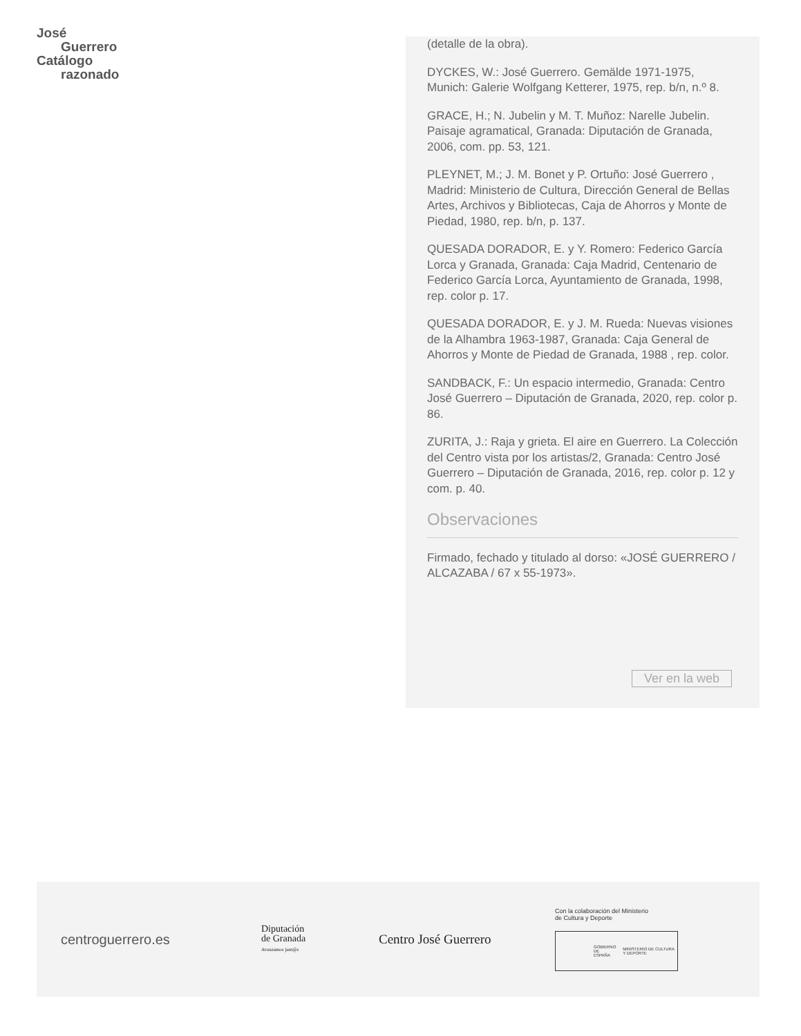José
Guerrero
Catálogo
razonado
(detalle de la obra).
DYCKES, W.: José Guerrero. Gemälde 1971-1975, Munich: Galerie Wolfgang Ketterer, 1975, rep. b/n, n.º 8.
GRACE, H.; N. Jubelin y M. T. Muñoz: Narelle Jubelin. Paisaje agramatical, Granada: Diputación de Granada, 2006, com. pp. 53, 121.
PLEYNET, M.; J. M. Bonet y P. Ortuño: José Guerrero , Madrid: Ministerio de Cultura, Dirección General de Bellas Artes, Archivos y Bibliotecas, Caja de Ahorros y Monte de Piedad, 1980, rep. b/n, p. 137.
QUESADA DORADOR, E. y Y. Romero: Federico García Lorca y Granada, Granada: Caja Madrid, Centenario de Federico García Lorca, Ayuntamiento de Granada, 1998, rep. color p. 17.
QUESADA DORADOR, E. y J. M. Rueda: Nuevas visiones de la Alhambra 1963-1987, Granada: Caja General de Ahorros y Monte de Piedad de Granada, 1988 , rep. color.
SANDBACK, F.: Un espacio intermedio, Granada: Centro José Guerrero – Diputación de Granada, 2020, rep. color p. 86.
ZURITA, J.: Raja y grieta. El aire en Guerrero. La Colección del Centro vista por los artistas/2, Granada: Centro José Guerrero – Diputación de Granada, 2016, rep. color p. 12 y com. p. 40.
Observaciones
Firmado, fechado y titulado al dorso: «JOSÉ GUERRERO / ALCAZABA / 67 x 55-1973».
Ver en la web
centroguerrero.es
Diputación
de Granada
Avanzamos junt@s
Centro José Guerrero
Con la colaboración del Ministerio
de Cultura y Deporte
GOBIERNO DE ESPAÑA MINISTERIO DE CULTURA Y DEPORTE